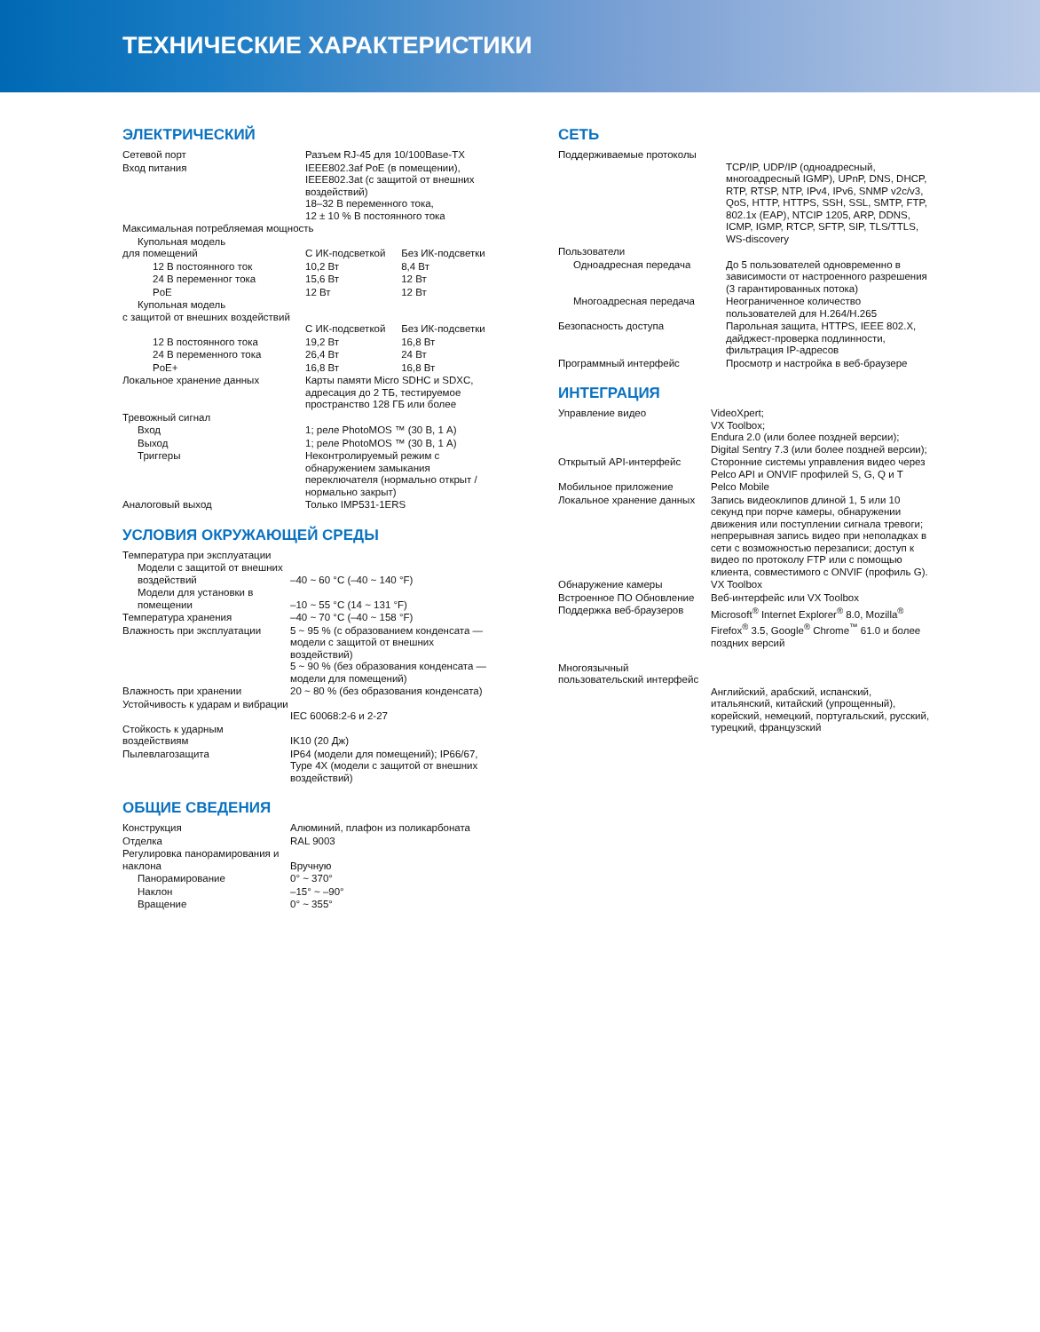ТЕХНИЧЕСКИЕ ХАРАКТЕРИСТИКИ
ЭЛЕКТРИЧЕСКИЙ
| Сетевой порт | Разъем RJ-45 для 10/100Base-TX | |
| Вход питания | IEEE802.3af PoE (в помещении), IEEE802.3at (с защитой от внешних воздействий) 18–32 В переменного тока, 12 ± 10 % В постоянного тока | |
| Максимальная потребляемая мощность | | |
| Купольная модель для помещений | С ИК-подсветкой | Без ИК-подсветки |
| 12 В постоянного ток | 10,2 Вт | 8,4 Вт |
| 24 В переменног тока | 15,6 Вт | 12 Вт |
| PoE | 12 Вт | 12 Вт |
| Купольная модель с защитой от внешних воздействий | С ИК-подсветкой | Без ИК-подсветки |
| 12 В постоянного тока | 19,2 Вт | 16,8 Вт |
| 24 В переменного тока | 26,4 Вт | 24 Вт |
| PoE+ | 16,8 Вт | 16,8 Вт |
| Локальное хранение данных | Карты памяти Micro SDHC и SDXC, адресация до 2 ТБ, тестируемое пространство 128 ГБ или более | |
| Тревожный сигнал | | |
| Вход | 1; реле PhotoMOS ™ (30 В, 1 А) | |
| Выход | 1; реле PhotoMOS ™ (30 В, 1 А) | |
| Триггеры | Неконтролируемый режим с обнаружением замыкания переключателя (нормально открыт / нормально закрыт) | |
| Аналоговый выход | Только IMP531-1ERS | |
УСЛОВИЯ ОКРУЖАЮЩЕЙ СРЕДЫ
| Температура при эксплуатации | |
| Модели с защитой от внешних воздействий | –40 ~ 60 °C (–40 ~ 140 °F) |
| Модели для установки в помещении | –10 ~ 55 °C (14 ~ 131 °F) |
| Температура хранения | –40 ~ 70 °C (–40 ~ 158 °F) |
| Влажность при эксплуатации | 5 ~ 95 % (с образованием конденсата — модели с защитой от внешних воздействий) 5 ~ 90 % (без образования конденсата — модели для помещений) |
| Влажность при хранении | 20 ~ 80 % (без образования конденсата) |
| Устойчивость к ударам и вибрации | IEC 60068:2-6 и 2-27 |
| Стойкость к ударным воздействиям | IK10 (20 Дж) |
| Пылевлагозащита | IP64 (модели для помещений); IP66/67, Type 4X (модели с защитой от внешних воздействий) |
ОБЩИЕ СВЕДЕНИЯ
| Конструкция | Алюминий, плафон из поликарбоната |
| Отделка | RAL 9003 |
| Регулировка панорамирования и наклона | Вручную |
| Панорамирование | 0° ~ 370° |
| Наклон | –15° ~ –90° |
| Вращение | 0° ~ 355° |
СЕТЬ
| Поддерживаемые протоколы | TCP/IP, UDP/IP (одноадресный, многоадресный IGMP), UPnP, DNS, DHCP, RTP, RTSP, NTP, IPv4, IPv6, SNMP v2c/v3, QoS, HTTP, HTTPS, SSH, SSL, SMTP, FTP, 802.1x (EAP), NTCIP 1205, ARP, DDNS, ICMP, IGMP, RTCP, SFTP, SIP, TLS/TTLS, WS-discovery |
| Пользователи | |
| Одноадресная передача | До 5 пользователей одновременно в зависимости от настроенного разрешения (3 гарантированных потока) |
| Многоадресная передача | Неограниченное количество пользователей для H.264/H.265 |
| Безопасность доступа | Парольная защита, HTTPS, IEEE 802.X, дайджест-проверка подлинности, фильтрация IP-адресов |
| Программный интерфейс | Просмотр и настройка в веб-браузере |
ИНТЕГРАЦИЯ
| Управление видео | VideoXpert; VX Toolbox; Endura 2.0 (или более поздней версии); Digital Sentry 7.3 (или более поздней версии); |
| Открытый API-интерфейс | Сторонние системы управления видео через Pelco API и ONVIF профилей S, G, Q и T |
| Мобильное приложение | Pelco Mobile |
| Локальное хранение данных | Запись видеоклипов длиной 1, 5 или 10 секунд при порче камеры, обнаружении движения или поступлении сигнала тревоги; непрерывная запись видео при неполадках в сети с возможностью перезаписи; доступ к видео по протоколу FTP или с помощью клиента, совместимого с ONVIF (профиль G). |
| Обнаружение камеры | VX Toolbox |
| Встроенное ПО Обновление | Веб-интерфейс или VX Toolbox |
| Поддержка веб-браузеров | Microsoft<sup>®</sup> Internet Explorer<sup>®</sup> 8.0, Mozilla<sup>®</sup> Firefox<sup>®</sup> 3.5, Google<sup>®</sup> Chrome<sup>™</sup> 61.0 и более поздних версий |
| Многоязычный пользовательский интерфейс | Английский, арабский, испанский, итальянский, китайский (упрощенный), корейский, немецкий, португальский, русский, турецкий, французский |